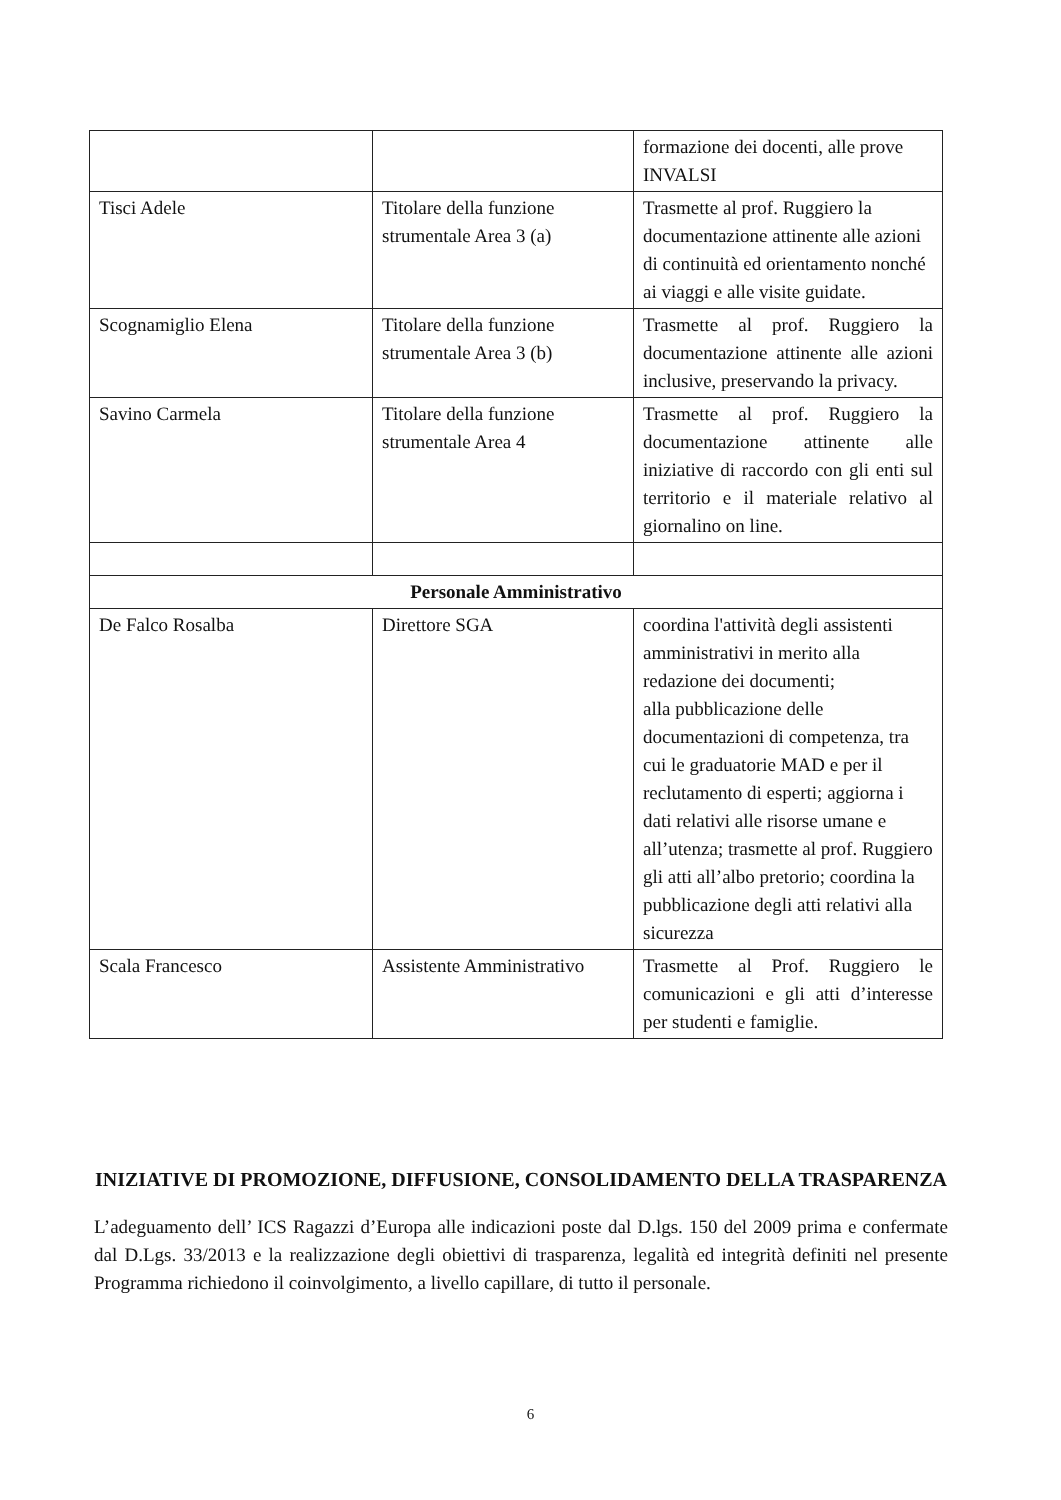| | | formazione dei docenti, alle prove INVALSI |
| Tisci Adele | Titolare della funzione strumentale Area 3 (a) | Trasmette al prof. Ruggiero la documentazione attinente alle azioni di continuità ed orientamento nonché ai viaggi e alle visite guidate. |
| Scognamiglio Elena | Titolare della funzione strumentale Area 3 (b) | Trasmette al prof. Ruggiero la documentazione attinente alle azioni inclusive, preservando la privacy. |
| Savino Carmela | Titolare della funzione strumentale Area 4 | Trasmette al prof. Ruggiero la documentazione attinente alle iniziative di raccordo con gli enti sul territorio e il materiale relativo al giornalino on line. |
| Personale Amministrativo | | |
| De Falco Rosalba | Direttore SGA | coordina l'attività degli assistenti amministrativi in merito alla redazione dei documenti; alla pubblicazione delle documentazioni di competenza, tra cui le graduatorie MAD e per il reclutamento di esperti; aggiorna i dati relativi alle risorse umane e all’utenza; trasmette al prof. Ruggiero gli atti all’albo pretorio; coordina la pubblicazione degli atti relativi alla sicurezza |
| Scala Francesco | Assistente Amministrativo | Trasmette al Prof. Ruggiero le comunicazioni e gli atti d’interesse per studenti e famiglie. |
INIZIATIVE DI PROMOZIONE, DIFFUSIONE, CONSOLIDAMENTO DELLA TRASPARENZA
L’adeguamento dell’ ICS Ragazzi d’Europa alle indicazioni poste dal D.lgs. 150 del 2009 prima e confermate dal D.Lgs. 33/2013 e la realizzazione degli obiettivi di trasparenza, legalità ed integrità definiti nel presente Programma richiedono il coinvolgimento, a livello capillare, di tutto il personale.
6